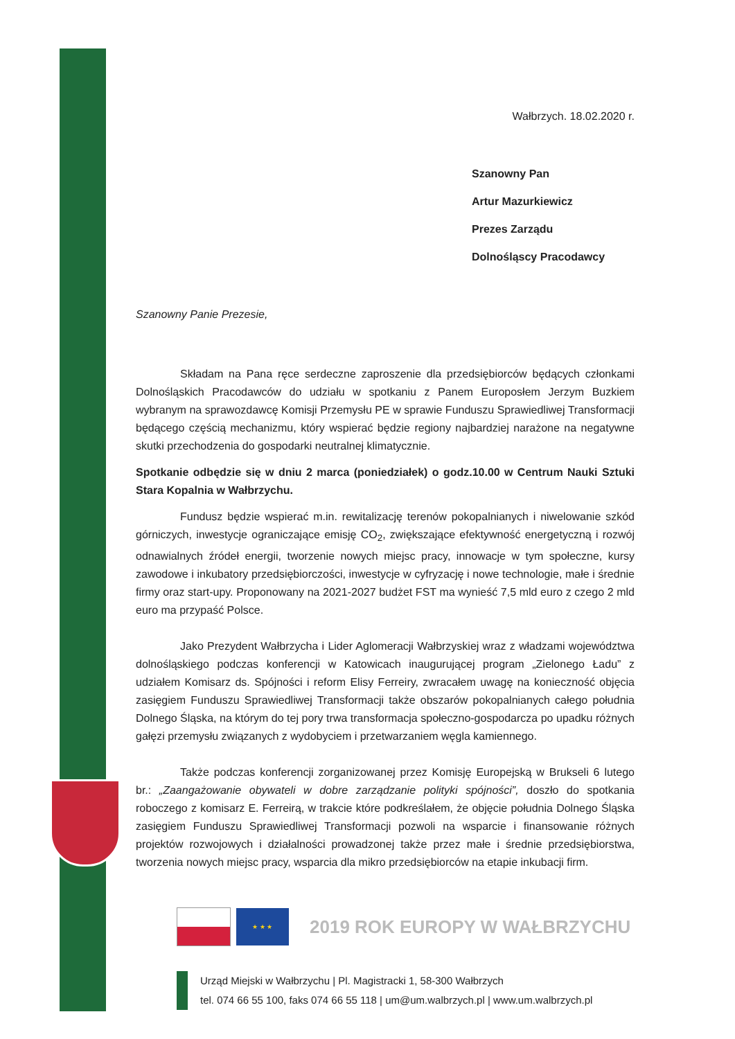Wałbrzych. 18.02.2020 r.
Szanowny Pan
Artur Mazurkiewicz
Prezes Zarządu
Dolnośląscy Pracodawcy
Szanowny Panie Prezesie,
Składam na Pana ręce serdeczne zaproszenie dla przedsiębiorców będących członkami Dolnośląskich Pracodawców do udziału w spotkaniu z Panem Europosłem Jerzym Buzkiem wybranym na sprawozdawcę Komisji Przemysłu PE w sprawie Funduszu Sprawiedliwej Transformacji będącego częścią mechanizmu, który wspierać będzie regiony najbardziej narażone na negatywne skutki przechodzenia do gospodarki neutralnej klimatycznie.
Spotkanie odbędzie się w dniu 2 marca (poniedziałek) o godz.10.00 w Centrum Nauki Sztuki Stara Kopalnia w Wałbrzychu.
Fundusz będzie wspierać m.in. rewitalizację terenów pokopalnianych i niwelowanie szkód górniczych, inwestycje ograniczające emisję CO<sub>2</sub>, zwiększające efektywność energetyczną i rozwój odnawialnych źródeł energii, tworzenie nowych miejsc pracy, innowacje w tym społeczne, kursy zawodowe i inkubatory przedsiębiorczości, inwestycje w cyfryzację i nowe technologie, małe i średnie firmy oraz start-upy. Proponowany na 2021-2027 budżet FST ma wynieść 7,5 mld euro z czego 2 mld euro ma przypaść Polsce.
Jako Prezydent Wałbrzycha i Lider Aglomeracji Wałbrzyskiej wraz z władzami województwa dolnośląskiego podczas konferencji w Katowicach inaugurującej program „Zielonego Ładu” z udziałem Komisarz ds. Spójności i reform Elisy Ferreiry, zwracałem uwagę na konieczność objęcia zasięgiem Funduszu Sprawiedliwej Transformacji także obszarów pokopalnianych całego południa Dolnego Śląska, na którym do tej pory trwa transformacja społeczno-gospodarcza po upadku różnych gałęzi przemysłu związanych z wydobyciem i przetwarzaniem węgla kamiennego.
Także podczas konferencji zorganizowanej przez Komisję Europejską w Brukseli 6 lutego br.: „Zaangażowanie obywateli w dobre zarządzanie polityki spójności”, doszło do spotkania roboczego z komisarz E. Ferreirą, w trakcie które podkreślałem, że objęcie południa Dolnego Śląska zasięgiem Funduszu Sprawiedliwej Transformacji pozwoli na wsparcie i finansowanie różnych projektów rozwojowych i działalności prowadzonej także przez małe i średnie przedsiębiorstwa, tworzenia nowych miejsc pracy, wsparcia dla mikro przedsiębiorców na etapie inkubacji firm.
★ ★ ★
2019 ROK EUROPY W WAŁBRZYCHU
Urząd Miejski w Wałbrzychu | Pl. Magistracki 1, 58-300 Wałbrzych
tel. 074 66 55 100, faks 074 66 55 118 | um@um.walbrzych.pl | www.um.walbrzych.pl